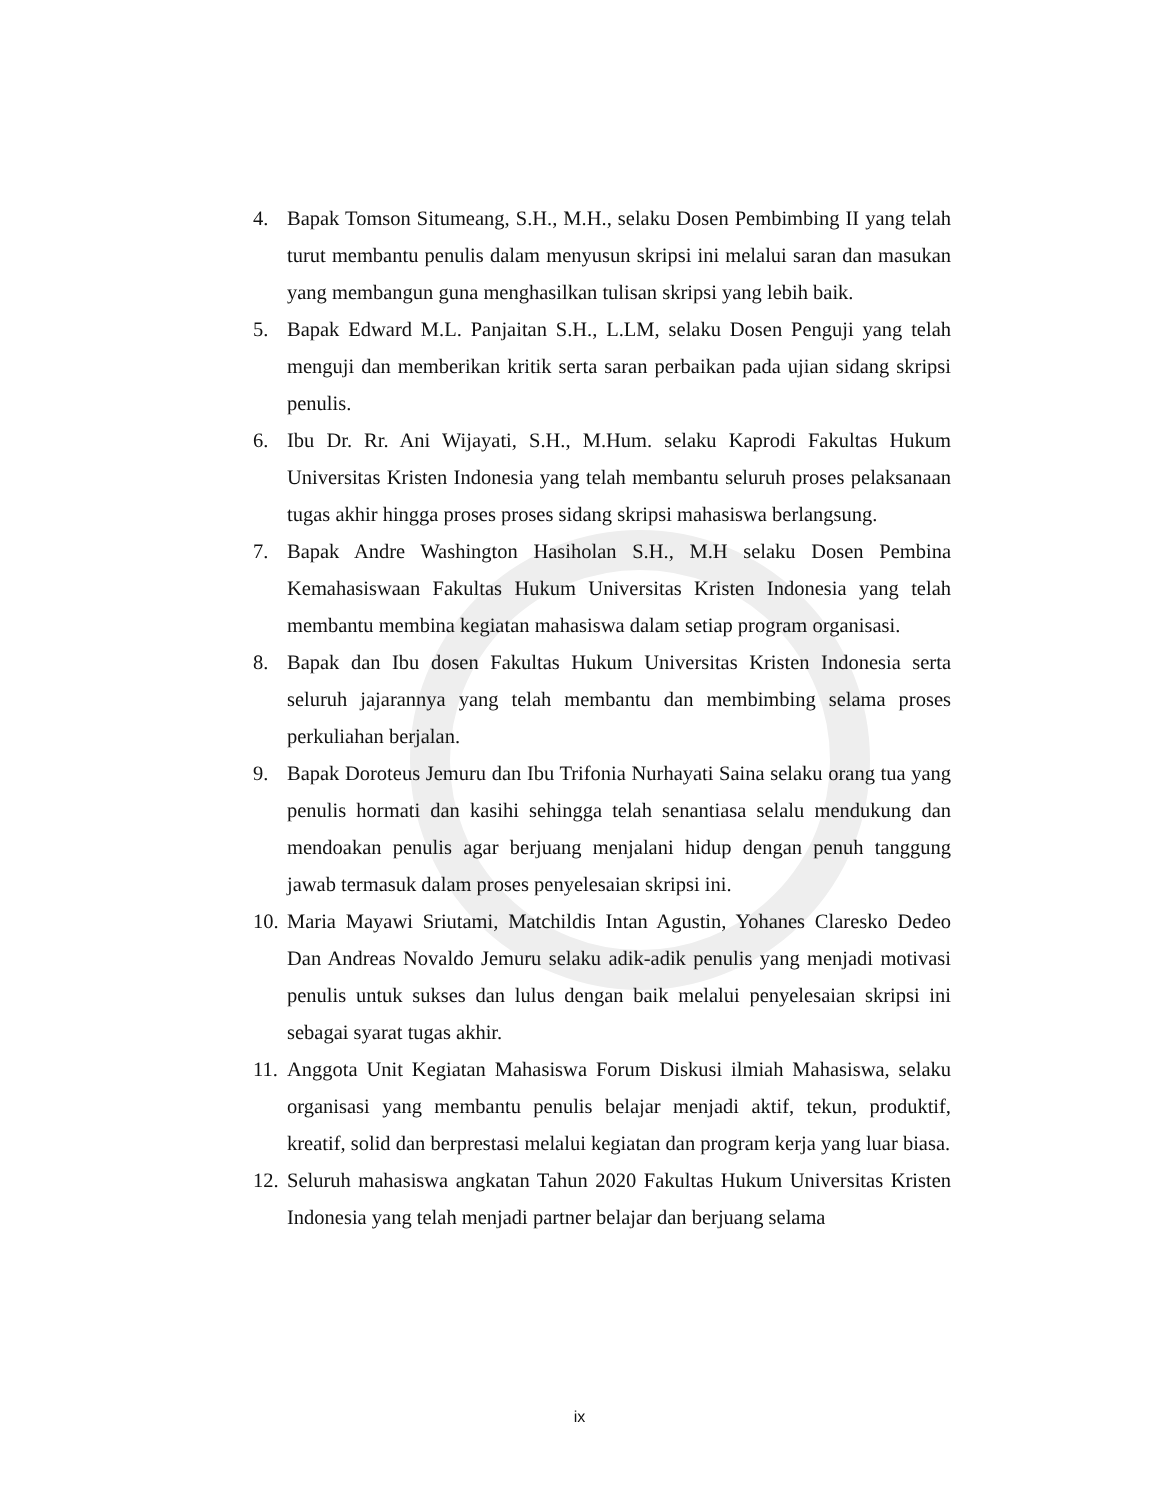4. Bapak Tomson Situmeang, S.H., M.H., selaku Dosen Pembimbing II yang telah turut membantu penulis dalam menyusun skripsi ini melalui saran dan masukan yang membangun guna menghasilkan tulisan skripsi yang lebih baik.
5. Bapak Edward M.L. Panjaitan S.H., L.LM, selaku Dosen Penguji yang telah menguji dan memberikan kritik serta saran perbaikan pada ujian sidang skripsi penulis.
6. Ibu Dr. Rr. Ani Wijayati, S.H., M.Hum. selaku Kaprodi Fakultas Hukum Universitas Kristen Indonesia yang telah membantu seluruh proses pelaksanaan tugas akhir hingga proses proses sidang skripsi mahasiswa berlangsung.
7. Bapak Andre Washington Hasiholan S.H., M.H selaku Dosen Pembina Kemahasiswaan Fakultas Hukum Universitas Kristen Indonesia yang telah membantu membina kegiatan mahasiswa dalam setiap program organisasi.
8. Bapak dan Ibu dosen Fakultas Hukum Universitas Kristen Indonesia serta seluruh jajarannya yang telah membantu dan membimbing selama proses perkuliahan berjalan.
9. Bapak Doroteus Jemuru dan Ibu Trifonia Nurhayati Saina selaku orang tua yang penulis hormati dan kasihi sehingga telah senantiasa selalu mendukung dan mendoakan penulis agar berjuang menjalani hidup dengan penuh tanggung jawab termasuk dalam proses penyelesaian skripsi ini.
10. Maria Mayawi Sriutami, Matchildis Intan Agustin, Yohanes Claresko Dedeo Dan Andreas Novaldo Jemuru selaku adik-adik penulis yang menjadi motivasi penulis untuk sukses dan lulus dengan baik melalui penyelesaian skripsi ini sebagai syarat tugas akhir.
11. Anggota Unit Kegiatan Mahasiswa Forum Diskusi ilmiah Mahasiswa, selaku organisasi yang membantu penulis belajar menjadi aktif, tekun, produktif, kreatif, solid dan berprestasi melalui kegiatan dan program kerja yang luar biasa.
12. Seluruh mahasiswa angkatan Tahun 2020 Fakultas Hukum Universitas Kristen Indonesia yang telah menjadi partner belajar dan berjuang selama
ix